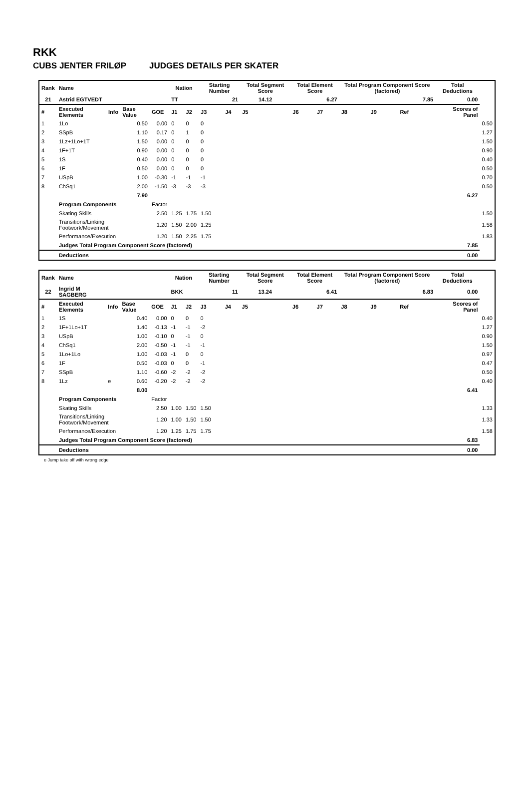RKK
CUBS JENTER FRILØP JUDGES DETAILS PER SKATER
| Rank | Name | | | | Nation | | Starting Number | | Total Segment Score | Total Element Score | | Total Program Component Score (factored) | | | Total Deductions | |
| --- | --- | --- | --- | --- | --- | --- | --- | --- | --- | --- | --- | --- | --- | --- | --- | --- |
| 21 | Astrid EGTVEDT | | | | TT | | 21 | | 14.12 | 6.27 | | 7.85 | | | 0.00 | |
| # | Executed Elements | Info | Base Value | GOE | J1 | J2 | J3 | J4 | J5 | J6 | J7 | J8 | J9 | Ref | Scores of Panel | |
| 1 | 1Lo | | 0.50 | 0.00 | 0 | 0 | 0 | | | | | | | | | 0.50 |
| 2 | SSpB | | 1.10 | 0.17 | 0 | 1 | 0 | | | | | | | | | 1.27 |
| 3 | 1Lz+1Lo+1T | | 1.50 | 0.00 | 0 | 0 | 0 | | | | | | | | | 1.50 |
| 4 | 1F+1T | | 0.90 | 0.00 | 0 | 0 | 0 | | | | | | | | | 0.90 |
| 5 | 1S | | 0.40 | 0.00 | 0 | 0 | 0 | | | | | | | | | 0.40 |
| 6 | 1F | | 0.50 | 0.00 | 0 | 0 | 0 | | | | | | | | | 0.50 |
| 7 | USpB | | 1.00 | -0.30 | -1 | -1 | -1 | | | | | | | | | 0.70 |
| 8 | ChSq1 | | 2.00 | -1.50 | -3 | -3 | -3 | | | | | | | | | 0.50 |
| | | | 7.90 | | | | | | | | | | | | 6.27 | |
| | Program Components | | | Factor | | | | | | | | | | | | |
| | Skating Skills | | | 2.50 | 1.25 | 1.75 | 1.50 | | | | | | | | | 1.50 |
| | Transitions/Linking Footwork/Movement | | | 1.20 | 1.50 | 2.00 | 1.25 | | | | | | | | | 1.58 |
| | Performance/Execution | | | 1.20 | 1.50 | 2.25 | 1.75 | | | | | | | | | 1.83 |
| | Judges Total Program Component Score (factored) | | | | | | | | | | | | | | 7.85 | |
| | Deductions | | | | | | | | | | | | | | 0.00 | |
| Rank | Name | | | | Nation | | Starting Number | | Total Segment Score | Total Element Score | | Total Program Component Score (factored) | | | Total Deductions | |
| --- | --- | --- | --- | --- | --- | --- | --- | --- | --- | --- | --- | --- | --- | --- | --- | --- |
| 22 | Ingrid M SAGBERG | | | | BKK | | 11 | | 13.24 | 6.41 | | 6.83 | | | 0.00 | |
| # | Executed Elements | Info | Base Value | GOE | J1 | J2 | J3 | J4 | J5 | J6 | J7 | J8 | J9 | Ref | Scores of Panel | |
| 1 | 1S | | 0.40 | 0.00 | 0 | 0 | 0 | | | | | | | | | 0.40 |
| 2 | 1F+1Lo+1T | | 1.40 | -0.13 | -1 | -1 | -2 | | | | | | | | | 1.27 |
| 3 | USpB | | 1.00 | -0.10 | 0 | -1 | 0 | | | | | | | | | 0.90 |
| 4 | ChSq1 | | 2.00 | -0.50 | -1 | -1 | -1 | | | | | | | | | 1.50 |
| 5 | 1Lo+1Lo | | 1.00 | -0.03 | -1 | 0 | 0 | | | | | | | | | 0.97 |
| 6 | 1F | | 0.50 | -0.03 | 0 | 0 | -1 | | | | | | | | | 0.47 |
| 7 | SSpB | | 1.10 | -0.60 | -2 | -2 | -2 | | | | | | | | | 0.50 |
| 8 | 1Lz | e | 0.60 | -0.20 | -2 | -2 | -2 | | | | | | | | | 0.40 |
| | | | 8.00 | | | | | | | | | | | | 6.41 | |
| | Program Components | | | Factor | | | | | | | | | | | | |
| | Skating Skills | | | 2.50 | 1.00 | 1.50 | 1.50 | | | | | | | | | 1.33 |
| | Transitions/Linking Footwork/Movement | | | 1.20 | 1.00 | 1.50 | 1.50 | | | | | | | | | 1.33 |
| | Performance/Execution | | | 1.20 | 1.25 | 1.75 | 1.75 | | | | | | | | | 1.58 |
| | Judges Total Program Component Score (factored) | | | | | | | | | | | | | | 6.83 | |
| | Deductions | | | | | | | | | | | | | | 0.00 | |
e Jump take off with wrong edge